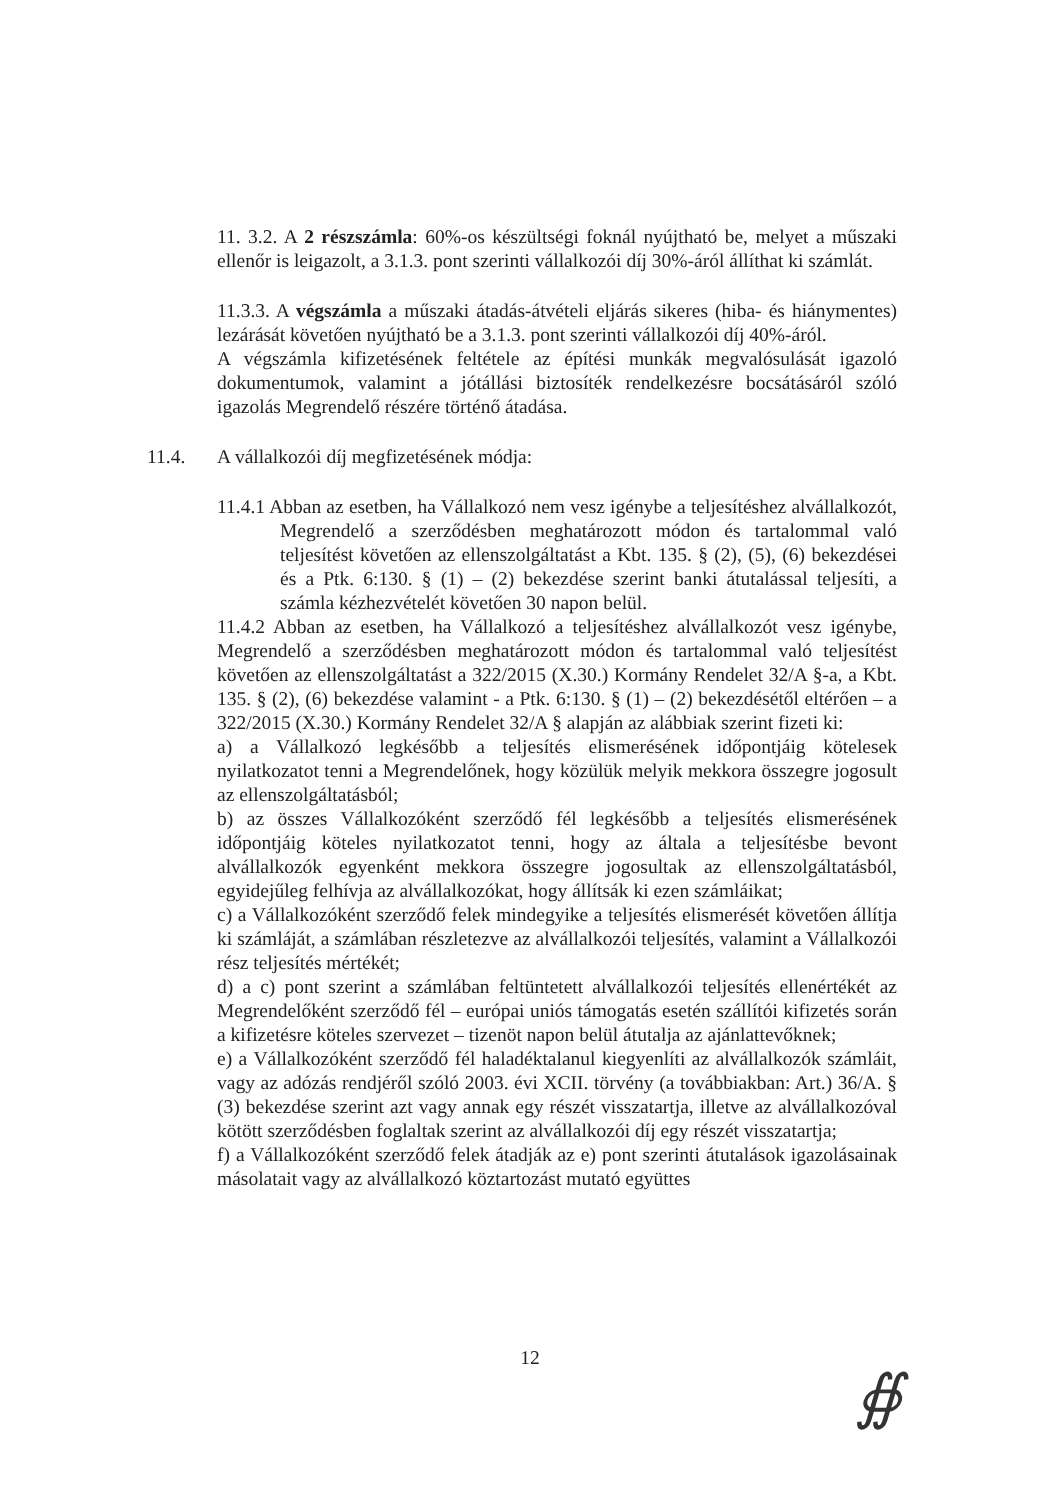11. 3.2. A 2 részszámla: 60%-os készültségi foknál nyújtható be, melyet a műszaki ellenőr is leigazolt, a 3.1.3. pont szerinti vállalkozói díj 30%-áról állíthat ki számlát.
11.3.3. A végszámla a műszaki átadás-átvételi eljárás sikeres (hiba- és hiánymentes) lezárását követően nyújtható be a 3.1.3. pont szerinti vállalkozói díj 40%-áról.
A végszámla kifizetésének feltétele az építési munkák megvalósulását igazoló dokumentumok, valamint a jótállási biztosíték rendelkezésre bocsátásáról szóló igazolás Megrendelő részére történő átadása.
11.4. A vállalkozói díj megfizetésének módja:
11.4.1 Abban az esetben, ha Vállalkozó nem vesz igénybe a teljesítéshez alvállalkozót, Megrendelő a szerződésben meghatározott módon és tartalommal való teljesítést követően az ellenszolgáltatást a Kbt. 135. § (2), (5), (6) bekezdései és a Ptk. 6:130. § (1) – (2) bekezdése szerint banki átutalással teljesíti, a számla kézhezvételét követően 30 napon belül.
11.4.2 Abban az esetben, ha Vállalkozó a teljesítéshez alvállalkozót vesz igénybe, Megrendelő a szerződésben meghatározott módon és tartalommal való teljesítést követően az ellenszolgáltatást a 322/2015 (X.30.) Kormány Rendelet 32/A §-a, a Kbt. 135. § (2), (6) bekezdése valamint - a Ptk. 6:130. § (1) – (2) bekezdésétől eltérően – a 322/2015 (X.30.) Kormány Rendelet 32/A § alapján az alábbiak szerint fizeti ki:
a) a Vállalkozó legkésőbb a teljesítés elismerésének időpontjáig kötelesek nyilatkozatot tenni a Megrendelőnek, hogy közülük melyik mekkora összegre jogosult az ellenszolgáltatásból;
b) az összes Vállalkozóként szerződő fél legkésőbb a teljesítés elismerésének időpontjáig köteles nyilatkozatot tenni, hogy az általa a teljesítésbe bevont alvállalkozók egyenként mekkora összegre jogosultak az ellenszolgáltatásból, egyidejűleg felhívja az alvállalkozókat, hogy állítsák ki ezen számláikat;
c) a Vállalkozóként szerződő felek mindegyike a teljesítés elismerését követően állítja ki számláját, a számlában részletezve az alvállalkozói teljesítés, valamint a Vállalkozói rész teljesítés mértékét;
d) a c) pont szerint a számlában feltüntetett alvállalkozói teljesítés ellenértékét az Megrendelőként szerződő fél – európai uniós támogatás esetén szállítói kifizetés során a kifizetésre köteles szervezet – tizenöt napon belül átutalja az ajánlattevőknek;
e) a Vállalkozóként szerződő fél haladéktalanul kiegyenlíti az alvállalkozók számláit, vagy az adózás rendjéről szóló 2003. évi XCII. törvény (a továbbiakban: Art.) 36/A. § (3) bekezdése szerint azt vagy annak egy részét visszatartja, illetve az alvállalkozóval kötött szerződésben foglaltak szerint az alvállalkozói díj egy részét visszatartja;
f) a Vállalkozóként szerződő felek átadják az e) pont szerinti átutalások igazolásainak másolatait vagy az alvállalkozó köztartozást mutató együttes
12
∯